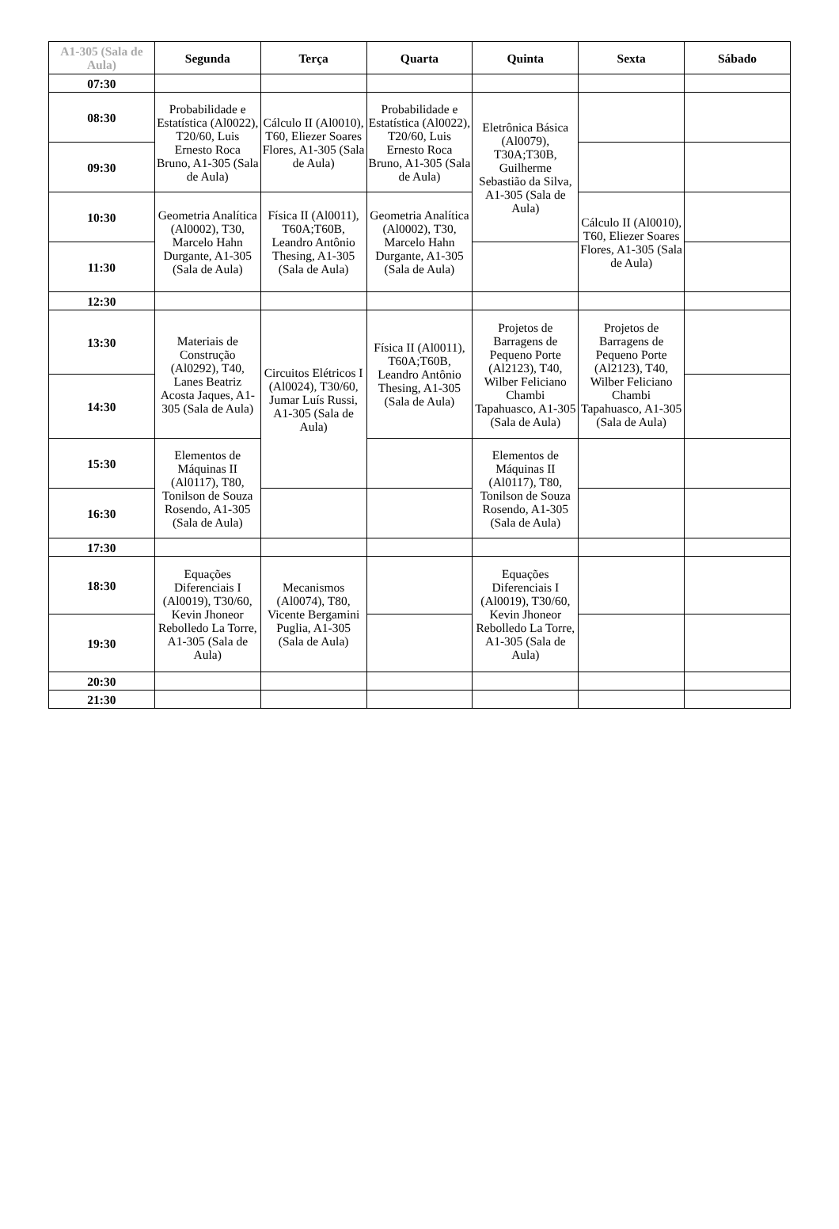| A1-305 (Sala de Aula) | Segunda | Terça | Quarta | Quinta | Sexta | Sábado |
| --- | --- | --- | --- | --- | --- | --- |
| 07:30 | | | | | | |
| 08:30 | Probabilidade e Estatística (Al0022), T20/60, Luis Ernesto Roca Bruno, A1-305 (Sala de Aula) | Cálculo II (Al0010), T60, Eliezer Soares Flores, A1-305 (Sala de Aula) | Probabilidade e Estatística (Al0022), T20/60, Luis Ernesto Roca Bruno, A1-305 (Sala de Aula) | Eletrônica Básica (Al0079), T30A;T30B, Guilherme Sebastião da Silva, A1-305 (Sala de Aula) | | |
| 09:30 | | | | | | |
| 10:30 | Geometria Analítica (Al0002), T30, Marcelo Hahn Durgante, A1-305 (Sala de Aula) | Física II (Al0011), T60A;T60B, Leandro Antônio Thesing, A1-305 (Sala de Aula) | Geometria Analítica (Al0002), T30, Marcelo Hahn Durgante, A1-305 (Sala de Aula) | | Cálculo II (Al0010), T60, Eliezer Soares Flores, A1-305 (Sala de Aula) | |
| 11:30 | | | | | | |
| 12:30 | | | | | | |
| 13:30 | Materiais de Construção (Al0292), T40, Lanes Beatriz Acosta Jaques, A1-305 (Sala de Aula) | Circuitos Elétricos I (Al0024), T30/60, Jumar Luís Russi, A1-305 (Sala de Aula) | Física II (Al0011), T60A;T60B, Leandro Antônio Thesing, A1-305 (Sala de Aula) | Projetos de Barragens de Pequeno Porte (Al2123), T40, Wilber Feliciano Chambi Tapahuasco, A1-305 (Sala de Aula) | Projetos de Barragens de Pequeno Porte (Al2123), T40, Wilber Feliciano Chambi Tapahuasco, A1-305 (Sala de Aula) | |
| 14:30 | | | | | | |
| 15:30 | Elementos de Máquinas II (Al0117), T80, Tonilson de Souza Rosendo, A1-305 (Sala de Aula) | | | Elementos de Máquinas II (Al0117), T80, Tonilson de Souza Rosendo, A1-305 (Sala de Aula) | | |
| 16:30 | | | | | | |
| 17:30 | | | | | | |
| 18:30 | Equações Diferenciais I (Al0019), T30/60, Kevin Jhoneor Rebolledo La Torre, A1-305 (Sala de Aula) | Mecanismos (Al0074), T80, Vicente Bergamini Puglia, A1-305 (Sala de Aula) | | Equações Diferenciais I (Al0019), T30/60, Kevin Jhoneor Rebolledo La Torre, A1-305 (Sala de Aula) | | |
| 19:30 | | | | | | |
| 20:30 | | | | | | |
| 21:30 | | | | | | |